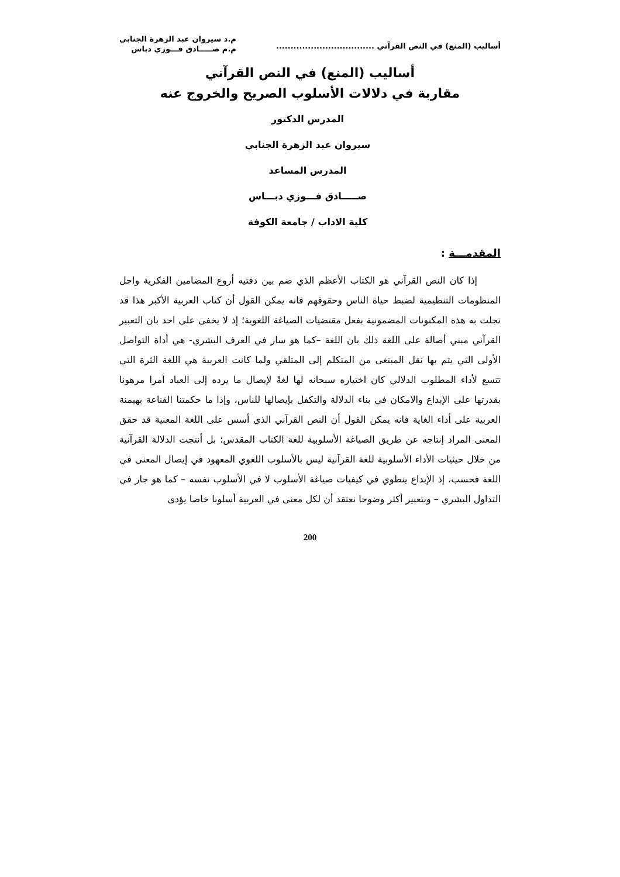أساليب (المنع) في النص القرآني ..................................
م.د سيروان عبد الزهرة الجنابي
م.م صـــــادق فـــوزي دباس
أساليب (المنع) في النص القرآني
مقاربة في دلالات الأسلوب الصريح والخروج عنه
المدرس الدكتور
سيروان عبد الزهرة الجنابي
المدرس المساعد
صـــــادق فـــوزي دبـــاس
كلية الاداب / جامعة الكوفة
المقدمـــة :
إذا كان النص القرآني هو الكتاب الأعظم الذي ضم بين دفتيه أروع المضامين الفكرية واجل المنظومات التنظيمية لضبط حياة الناس وحقوقهم فانه يمكن القول أن كتاب العربية الأكبر هذا قد تجلت به هذه المكنونات المضمونية بفعل مقتضيات الصياغة اللغوية؛ إذ لا يخفى على احد بان التعبير القرآني مبني أصالة على اللغة ذلك بان اللغة –كما هو سار في العرف البشري- هي أداة التواصل الأولى التي يتم بها نقل المبتغى من المتكلم إلى المتلقي ولما كانت العربية هي اللغة الثرة التي تتسع لأداء المطلوب الدلالي كان اختياره سبحانه لها لغةً لإيصال ما يرده إلى العباد أمرا مرهونا بقدرتها على الإبداع والامكان في بناء الدلالة والتكفل بإيصالها للناس، وإذا ما حكمتنا القناعة بهيمنة العربية على أداء الغاية فانه يمكن القول أن النص القرآني الذي أسس على اللغة المعنية قد حقق المعنى المراد إنتاجه عن طريق الصياغة الأسلوبية للغة الكتاب المقدس؛ بل أنتجت الدلالة القرآنية من خلال حيثيات الأداء الأسلوبية للغة القرآنية ليس بالأسلوب اللغوي المعهود في إيصال المعنى في اللغة فحسب، إذ الإبداع ينطوي في كيفيات صياغة الأسلوب لا في الأسلوب نفسه – كما هو جار في التداول البشري – وبتعبير أكثر وضوحا نعتقد أن لكل معنى في العربية أسلوبا خاصا يؤدى
200